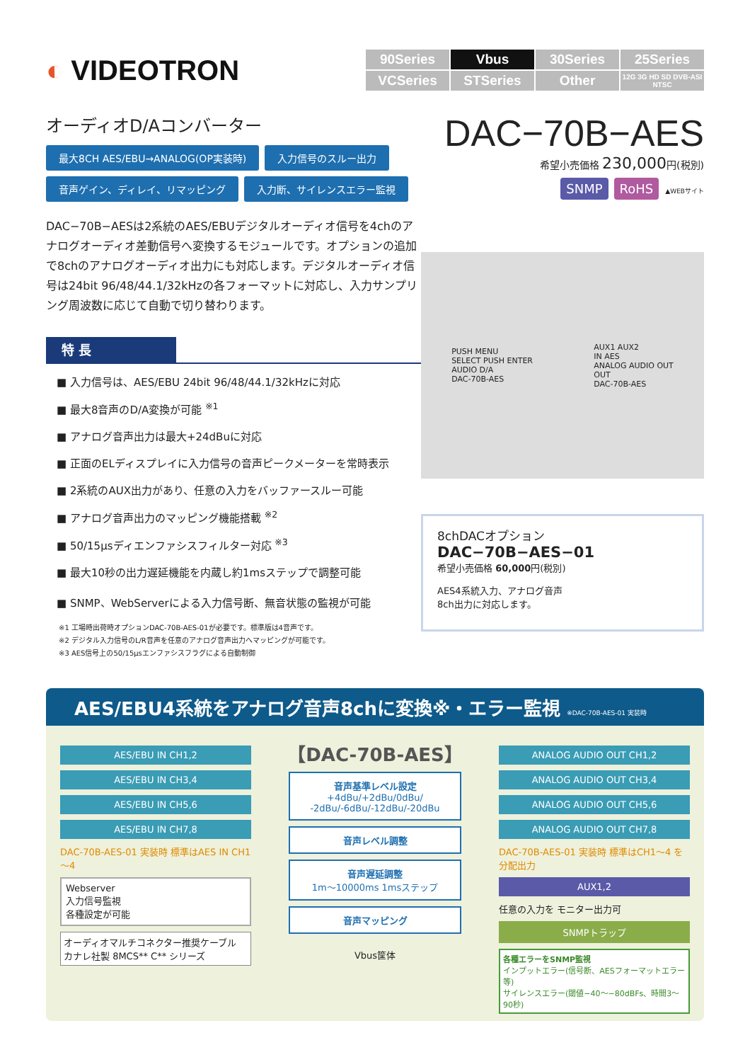◐ VIDEOTRON
90Series
Vbus
30Series
25Series
VCSeries
STSeries
Other
12G 3G HD SD DVB-ASI NTSC
オーディオD/Aコンバーター
最大8CH AES/EBU→ANALOG(OP実装時) 入力信号のスルー出力 音声ゲイン、ディレイ、リマッピング 入力断、サイレンスエラー監視
DAC−70B−AES
希望小売価格 230,000円(税別)
SNMP RoHS ▲WEBサイト
DAC−70B−AESは2系統のAES/EBUデジタルオーディオ信号を4chのアナログオーディオ差動信号へ変換するモジュールです。オプションの追加で8chのアナログオーディオ出力にも対応します。デジタルオーディオ信号は24bit 96/48/44.1/32kHzの各フォーマットに対応し、入力サンプリング周波数に応じて自動で切り替わります。
特 長
■ 入力信号は、AES/EBU 24bit 96/48/44.1/32kHzに対応
■ 最大8音声のD/A変換が可能 <sup>※1</sup>
■ アナログ音声出力は最大+24dBuに対応
■ 正面のELディスプレイに入力信号の音声ピークメーターを常時表示
■ 2系統のAUX出力があり、任意の入力をバッファースルー可能
■ アナログ音声出力のマッピング機能搭載 <sup>※2</sup>
■ 50/15μsディエンファシスフィルター対応 <sup>※3</sup>
■ 最大10秒の出力遅延機能を内蔵し約1msステップで調整可能
■ SNMP、WebServerによる入力信号断、無音状態の監視が可能
※1 工場時出荷時オプションDAC-70B-AES-01が必要です。標準版は4音声です。
※2 デジタル入力信号のL/R音声を任意のアナログ音声出力へマッピングが可能です。
※3 AES信号上の50/15μsエンファシスフラグによる自動制御
PUSH MENU
SELECT PUSH ENTER
AUDIO D/A
DAC-70B-AES
AUX1 AUX2
IN AES
ANALOG AUDIO OUT
OUT
DAC-70B-AES
8chDACオプション
DAC−70B−AES−01
希望小売価格 60,000円(税別)
AES4系統入力、アナログ音声
8ch出力に対応します。
AES/EBU4系統をアナログ音声8chに変換※・エラー監視 ※DAC-70B-AES-01 実装時
AES/EBU IN CH1,2
AES/EBU IN CH3,4
AES/EBU IN CH5,6
AES/EBU IN CH7,8
DAC-70B-AES-01 実装時 標準はAES IN CH1～4
Webserver
入力信号監視
各種設定が可能
オーディオマルチコネクター推奨ケーブル
カナレ社製 8MCS** C** シリーズ
【DAC-70B-AES】
音声基準レベル設定
+4dBu/+2dBu/0dBu/
-2dBu/-6dBu/-12dBu/-20dBu
音声レベル調整
音声遅延調整
1m～10000ms 1msステップ
音声マッピング
Vbus筐体
ANALOG AUDIO OUT CH1,2
ANALOG AUDIO OUT CH3,4
ANALOG AUDIO OUT CH5,6
ANALOG AUDIO OUT CH7,8
DAC-70B-AES-01 実装時 標準はCH1～4 を分配出力
AUX1,2
任意の入力を モニター出力可
SNMPトラップ
各種エラーをSNMP監視
インプットエラー(信号断、AESフォーマットエラー等)
サイレンスエラー(閾値−40～−80dBFs、時間3～90秒)